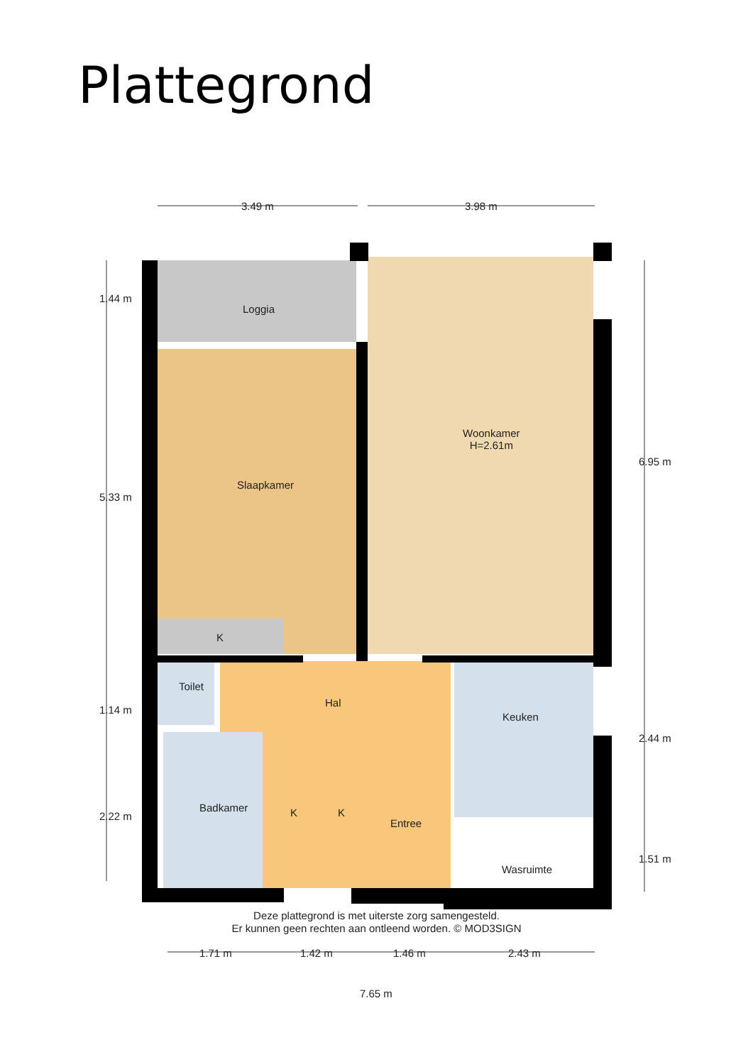Plattegrond
3.49 m 3.98 m
1.44 m
5.33 m
1.14 m
2.22 m
6.95 m
2.44 m
1.51 m
Loggia
Woonkamer
H=2.61m
Slaapkamer
K
Toilet
Hal
Keuken
Badkamer K K
Entree
Wasruimte
1.71 m 1.42 m 1.46 m 2.43 m
7.65 m
Deze plattegrond is met uiterste zorg samengesteld.
Er kunnen geen rechten aan ontleend worden. © MOD3SIGN